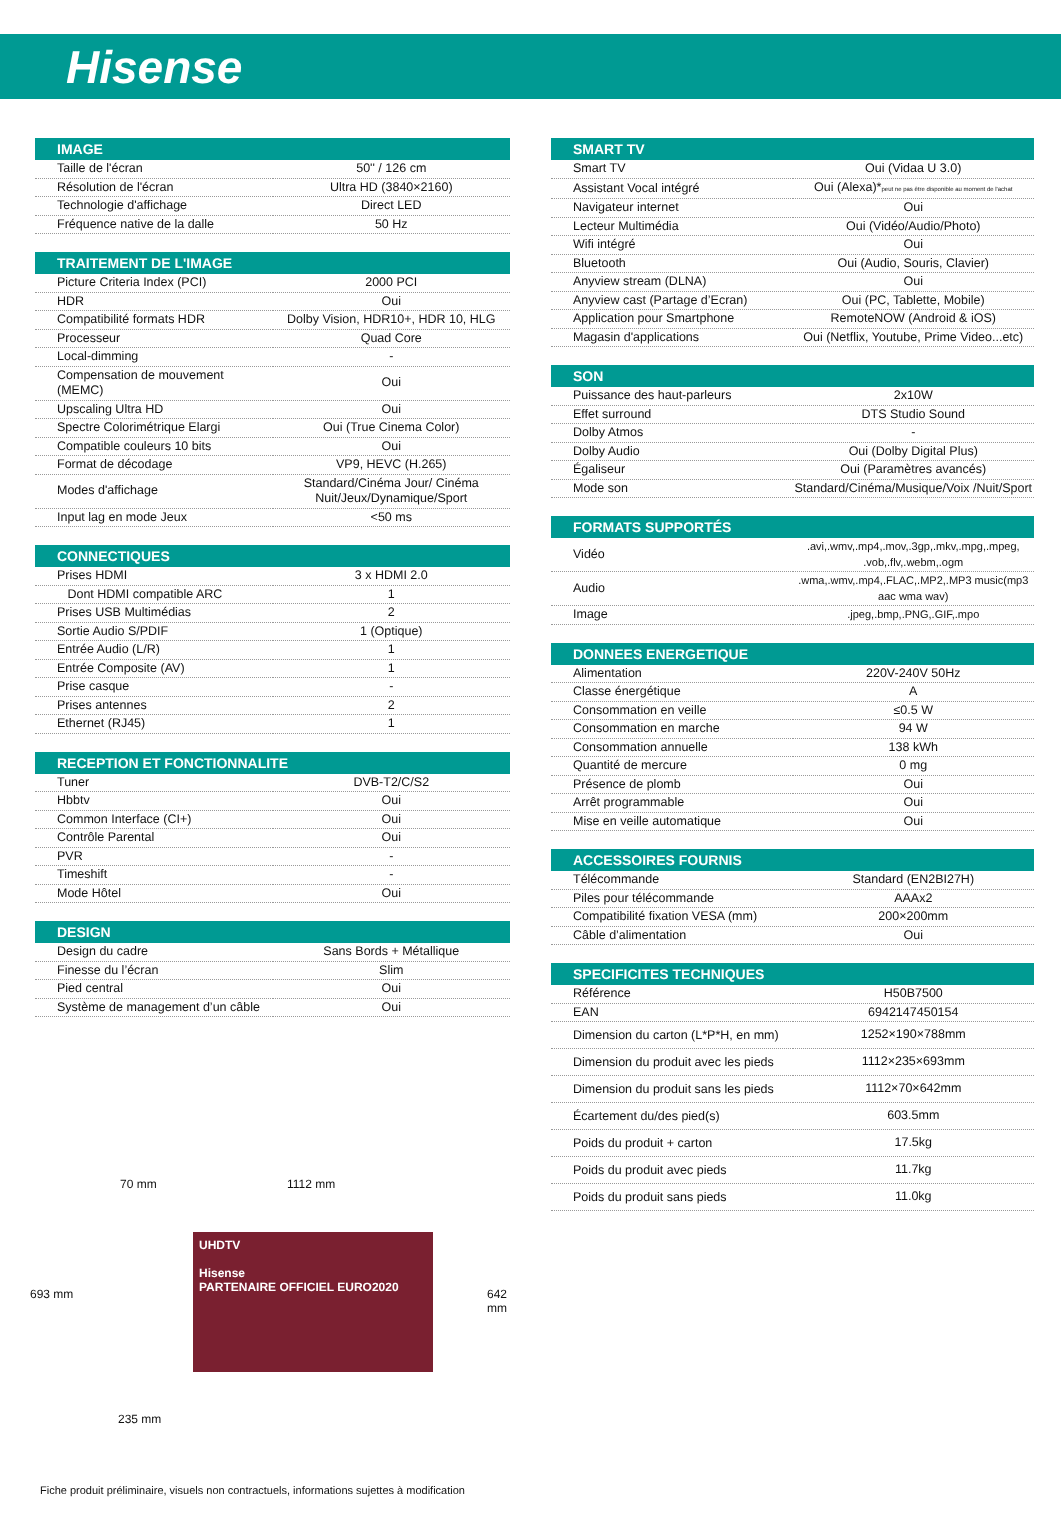Hisense
IMAGE
| Taille de l'écran | 50'' / 126 cm |
| Résolution de l'écran | Ultra HD (3840×2160) |
| Technologie d'affichage | Direct LED |
| Fréquence native de la dalle | 50 Hz |
TRAITEMENT DE L'IMAGE
| Picture Criteria Index (PCI) | 2000 PCI |
| HDR | Oui |
| Compatibilité formats HDR | Dolby Vision, HDR10+, HDR 10, HLG |
| Processeur | Quad Core |
| Local-dimming | - |
| Compensation de mouvement (MEMC) | Oui |
| Upscaling Ultra HD | Oui |
| Spectre Colorimétrique Elargi | Oui (True Cinema Color) |
| Compatible couleurs 10 bits | Oui |
| Format de décodage | VP9, HEVC (H.265) |
| Modes d'affichage | Standard/Cinéma Jour/ Cinéma Nuit/Jeux/Dynamique/Sport |
| Input lag en mode Jeux | <50 ms |
CONNECTIQUES
| Prises HDMI | 3 x HDMI 2.0 |
| Dont HDMI compatible ARC | 1 |
| Prises USB Multimédias | 2 |
| Sortie Audio S/PDIF | 1 (Optique) |
| Entrée Audio (L/R) | 1 |
| Entrée Composite (AV) | 1 |
| Prise casque | - |
| Prises antennes | 2 |
| Ethernet (RJ45) | 1 |
RECEPTION ET FONCTIONNALITE
| Tuner | DVB-T2/C/S2 |
| Hbbtv | Oui |
| Common Interface (CI+) | Oui |
| Contrôle Parental | Oui |
| PVR | - |
| Timeshift | - |
| Mode Hôtel | Oui |
DESIGN
| Design du cadre | Sans Bords + Métallique |
| Finesse du l’écran | Slim |
| Pied central | Oui |
| Système de management d’un câble | Oui |
70 mm 1112 mm
693 mm 642 mm
235 mm
UHDTV
Hisense
PARTENAIRE OFFICIEL EURO2020
SMART TV
| Smart TV | Oui (Vidaa U 3.0) |
| Assistant Vocal intégré | Oui (Alexa)* peut ne pas être disponible au moment de l'achat |
| Navigateur internet | Oui |
| Lecteur Multimédia | Oui (Vidéo/Audio/Photo) |
| Wifi intégré | Oui |
| Bluetooth | Oui (Audio, Souris, Clavier) |
| Anyview stream (DLNA) | Oui |
| Anyview cast (Partage d’Ecran) | Oui (PC, Tablette, Mobile) |
| Application pour Smartphone | RemoteNOW (Android & iOS) |
| Magasin d'applications | Oui (Netflix, Youtube, Prime Video...etc) |
SON
| Puissance des haut-parleurs | 2x10W |
| Effet surround | DTS Studio Sound |
| Dolby Atmos | - |
| Dolby Audio | Oui (Dolby Digital Plus) |
| Égaliseur | Oui (Paramètres avancés) |
| Mode son | Standard/Cinéma/Musique/Voix /Nuit/Sport |
FORMATS SUPPORTÉS
| Vidéo | .avi,.wmv,.mp4,.mov,.3gp,.mkv,.mpg,.mpeg, .vob,.flv,.webm,.ogm |
| Audio | .wma,.wmv,.mp4,.FLAC,.MP2,.MP3 music(mp3 aac wma wav) |
| Image | .jpeg,.bmp,.PNG,.GIF,.mpo |
DONNEES ENERGETIQUE
| Alimentation | 220V-240V 50Hz |
| Classe énergétique | A |
| Consommation en veille | ≤0.5 W |
| Consommation en marche | 94 W |
| Consommation annuelle | 138 kWh |
| Quantité de mercure | 0 mg |
| Présence de plomb | Oui |
| Arrêt programmable | Oui |
| Mise en veille automatique | Oui |
ACCESSOIRES FOURNIS
| Télécommande | Standard (EN2BI27H) |
| Piles pour télécommande | AAAx2 |
| Compatibilité fixation VESA (mm) | 200×200mm |
| Câble d’alimentation | Oui |
SPECIFICITES TECHNIQUES
| Référence | H50B7500 |
| EAN | 6942147450154 |
| Dimension du carton (L*P*H, en mm) | 1252×190×788mm |
| Dimension du produit avec les pieds | 1112×235×693mm |
| Dimension du produit sans les pieds | 1112×70×642mm |
| Écartement du/des pied(s) | 603.5mm |
| Poids du produit + carton | 17.5kg |
| Poids du produit avec pieds | 11.7kg |
| Poids du produit sans pieds | 11.0kg |
Fiche produit préliminaire, visuels non contractuels, informations sujettes à modification